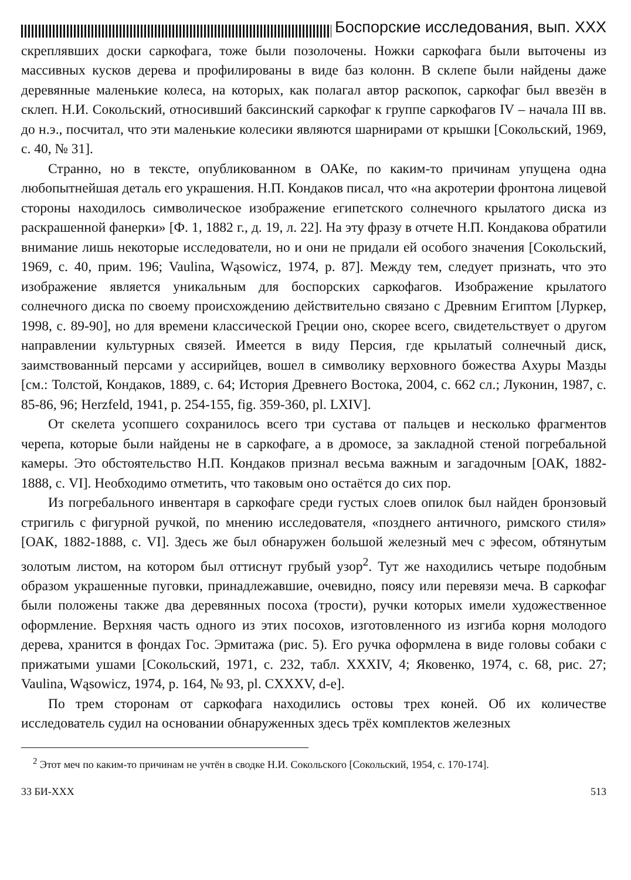Боспорские исследования, вып. XXX
скреплявших доски саркофага, тоже были позолочены. Ножки саркофага были выточены из массивных кусков дерева и профилированы в виде баз колонн. В склепе были найдены даже деревянные маленькие колеса, на которых, как полагал автор раскопок, саркофаг был ввезён в склеп. Н.И. Сокольский, относивший баксинский саркофаг к группе саркофагов IV – начала III вв. до н.э., посчитал, что эти маленькие колесики являются шарнирами от крышки [Сокольский, 1969, с. 40, № 31].
Странно, но в тексте, опубликованном в ОАКе, по каким-то причинам упущена одна любопытнейшая деталь его украшения. Н.П. Кондаков писал, что «на акротерии фронтона лицевой стороны находилось символическое изображение египетского солнечного крылатого диска из раскрашенной фанерки» [Ф. 1, 1882 г., д. 19, л. 22]. На эту фразу в отчете Н.П. Кондакова обратили внимание лишь некоторые исследователи, но и они не придали ей особого значения [Сокольский, 1969, с. 40, прим. 196; Vaulina, Wąsowicz, 1974, p. 87]. Между тем, следует признать, что это изображение является уникальным для боспорских саркофагов. Изображение крылатого солнечного диска по своему происхождению действительно связано с Древним Египтом [Луркер, 1998, с. 89-90], но для времени классической Греции оно, скорее всего, свидетельствует о другом направлении культурных связей. Имеется в виду Персия, где крылатый солнечный диск, заимствованный персами у ассирийцев, вошел в символику верховного божества Ахуры Мазды [см.: Толстой, Кондаков, 1889, с. 64; История Древнего Востока, 2004, с. 662 сл.; Луконин, 1987, с. 85-86, 96; Herzfeld, 1941, p. 254-155, fig. 359-360, pl. LXIV].
От скелета усопшего сохранилось всего три сустава от пальцев и несколько фрагментов черепа, которые были найдены не в саркофаге, а в дромосе, за закладной стеной погребальной камеры. Это обстоятельство Н.П. Кондаков признал весьма важным и загадочным [ОАК, 1882-1888, с. VI]. Необходимо отметить, что таковым оно остаётся до сих пор.
Из погребального инвентаря в саркофаге среди густых слоев опилок был найден бронзовый стригиль с фигурной ручкой, по мнению исследователя, «позднего античного, римского стиля» [ОАК, 1882-1888, с. VI]. Здесь же был обнаружен большой железный меч с эфесом, обтянутым золотым листом, на котором был оттиснут грубый узор<sup>2</sup>. Тут же находились четыре подобным образом украшенные пуговки, принадлежавшие, очевидно, поясу или перевязи меча. В саркофаг были положены также два деревянных посоха (трости), ручки которых имели художественное оформление. Верхняя часть одного из этих посохов, изготовленного из изгиба корня молодого дерева, хранится в фондах Гос. Эрмитажа (рис. 5). Его ручка оформлена в виде головы собаки с прижатыми ушами [Сокольский, 1971, с. 232, табл. XXXIV, 4; Яковенко, 1974, с. 68, рис. 27; Vaulina, Wąsowicz, 1974, p. 164, № 93, pl. CXXXV, d-e].
По трем сторонам от саркофага находились остовы трех коней. Об их количестве исследователь судил на основании обнаруженных здесь трёх комплектов железных
<sup>2</sup> Этот меч по каким-то причинам не учтён в сводке Н.И. Сокольского [Сокольский, 1954, с. 170-174].
33 БИ-XXX 513